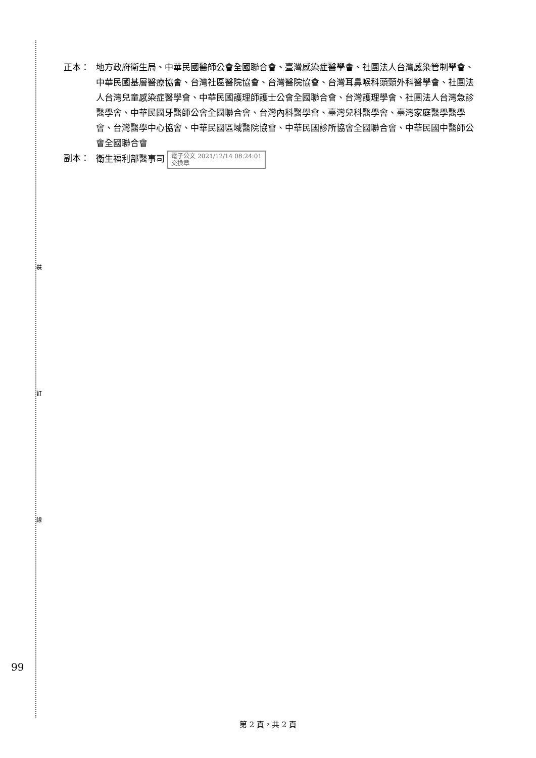裝
訂
線
正本： 地方政府衛生局、中華民國醫師公會全國聯合會、臺灣感染症醫學會、社團法人台灣感染管制學會、中華民國基層醫療協會、台灣社區醫院協會、台灣醫院協會、台灣耳鼻喉科頭頸外科醫學會、社團法人台灣兒童感染症醫學會、中華民國護理師護士公會全國聯合會、台灣護理學會、社團法人台灣急診醫學會、中華民國牙醫師公會全國聯合會、台灣內科醫學會、臺灣兒科醫學會、臺灣家庭醫學醫學會、台灣醫學中心協會、中華民國區域醫院協會、中華民國診所協會全國聯合會、中華民國中醫師公會全國聯合會
副本： 衛生福利部醫事司 電子公文 2021/12/14 08:24:01
交換章
99
第 2 頁，共 2 頁